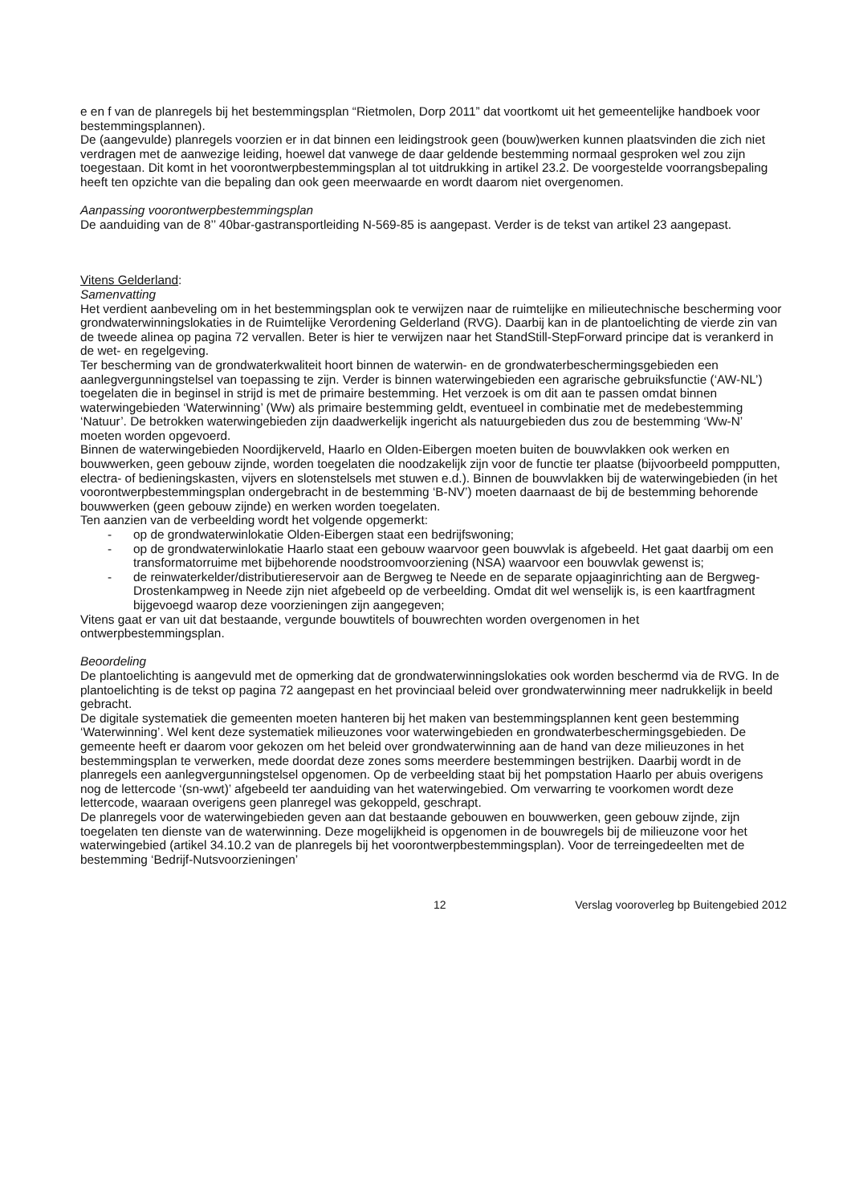e en f van de planregels bij het bestemmingsplan “Rietmolen, Dorp 2011” dat voortkomt uit het gemeentelijke handboek voor bestemmingsplannen).
De (aangevulde) planregels voorzien er in dat binnen een leidingstrook geen (bouw)werken kunnen plaatsvinden die zich niet verdragen met de aanwezige leiding, hoewel dat vanwege de daar geldende bestemming normaal gesproken wel zou zijn toegestaan. Dit komt in het voorontwerpbestemmingsplan al tot uitdrukking in artikel 23.2. De voorgestelde voorrangsbepaling heeft ten opzichte van die bepaling dan ook geen meerwaarde en wordt daarom niet overgenomen.
Aanpassing voorontwerpbestemmingsplan
De aanduiding van de 8’’ 40bar-gastransportleiding N-569-85 is aangepast. Verder is de tekst van artikel 23 aangepast.
Vitens Gelderland:
Samenvatting
Het verdient aanbeveling om in het bestemmingsplan ook te verwijzen naar de ruimtelijke en milieutechnische bescherming voor grondwaterwinningslokaties in de Ruimtelijke Verordening Gelderland (RVG). Daarbij kan in de plantoelichting de vierde zin van de tweede alinea op pagina 72 vervallen. Beter is hier te verwijzen naar het StandStill-StepForward principe dat is verankerd in de wet- en regelgeving.
Ter bescherming van de grondwaterkwaliteit hoort binnen de waterwin- en de grondwaterbeschermingsgebieden een aanlegvergunningstelsel van toepassing te zijn. Verder is binnen waterwingebieden een agrarische gebruiksfunctie (‘AW-NL’) toegelaten die in beginsel in strijd is met de primaire bestemming. Het verzoek is om dit aan te passen omdat binnen waterwingebieden ‘Waterwinning’ (Ww) als primaire bestemming geldt, eventueel in combinatie met de medebestemming ‘Natuur’. De betrokken waterwingebieden zijn daadwerkelijk ingericht als natuurgebieden dus zou de bestemming ‘Ww-N’ moeten worden opgevoerd.
Binnen de waterwingebieden Noordijkerveld, Haarlo en Olden-Eibergen moeten buiten de bouwvlakken ook werken en bouwwerken, geen gebouw zijnde, worden toegelaten die noodzakelijk zijn voor de functie ter plaatse (bijvoorbeeld pompputten, electra- of bedieningskasten, vijvers en slotenstelsels met stuwen e.d.). Binnen de bouwvlakken bij de waterwingebieden (in het voorontwerpbestemmingsplan ondergebracht in de bestemming ‘B-NV’) moeten daarnaast de bij de bestemming behorende bouwwerken (geen gebouw zijnde) en werken worden toegelaten.
Ten aanzien van de verbeelding wordt het volgende opgemerkt:
- op de grondwaterwinlokatie Olden-Eibergen staat een bedrijfswoning;
- op de grondwaterwinlokatie Haarlo staat een gebouw waarvoor geen bouwvlak is afgebeeld. Het gaat daarbij om een transformatorruime met bijbehorende noodstroomvoorziening (NSA) waarvoor een bouwvlak gewenst is;
- de reinwaterkelder/distributiereservoir aan de Bergweg te Neede en de separate opjaaginrichting aan de Bergweg-Drostenkampweg in Neede zijn niet afgebeeld op de verbeelding. Omdat dit wel wenselijk is, is een kaartfragment bijgevoegd waarop deze voorzieningen zijn aangegeven;
Vitens gaat er van uit dat bestaande, vergunde bouwtitels of bouwrechten worden overgenomen in het ontwerpbestemmingsplan.
Beoordeling
De plantoelichting is aangevuld met de opmerking dat de grondwaterwinningslokaties ook worden beschermd via de RVG. In de plantoelichting is de tekst op pagina 72 aangepast en het provinciaal beleid over grondwaterwinning meer nadrukkelijk in beeld gebracht.
De digitale systematiek die gemeenten moeten hanteren bij het maken van bestemmingsplannen kent geen bestemming ‘Waterwinning’. Wel kent deze systematiek milieuzones voor waterwingebieden en grondwaterbeschermingsgebieden. De gemeente heeft er daarom voor gekozen om het beleid over grondwaterwinning aan de hand van deze milieuzones in het bestemmingsplan te verwerken, mede doordat deze zones soms meerdere bestemmingen bestrijken. Daarbij wordt in de planregels een aanlegvergunningstelsel opgenomen. Op de verbeelding staat bij het pompstation Haarlo per abuis overigens nog de lettercode ‘(sn-wwt)’ afgebeeld ter aanduiding van het waterwingebied. Om verwarring te voorkomen wordt deze lettercode, waaraan overigens geen planregel was gekoppeld, geschrapt.
De planregels voor de waterwingebieden geven aan dat bestaande gebouwen en bouwwerken, geen gebouw zijnde, zijn toegelaten ten dienste van de waterwinning. Deze mogelijkheid is opgenomen in de bouwregels bij de milieuzone voor het waterwingebied (artikel 34.10.2 van de planregels bij het voorontwerpbestemmingsplan). Voor de terreingedeelten met de bestemming ‘Bedrijf-Nutsvoorzieningen’
12 Verslag vooroverleg bp Buitengebied 2012